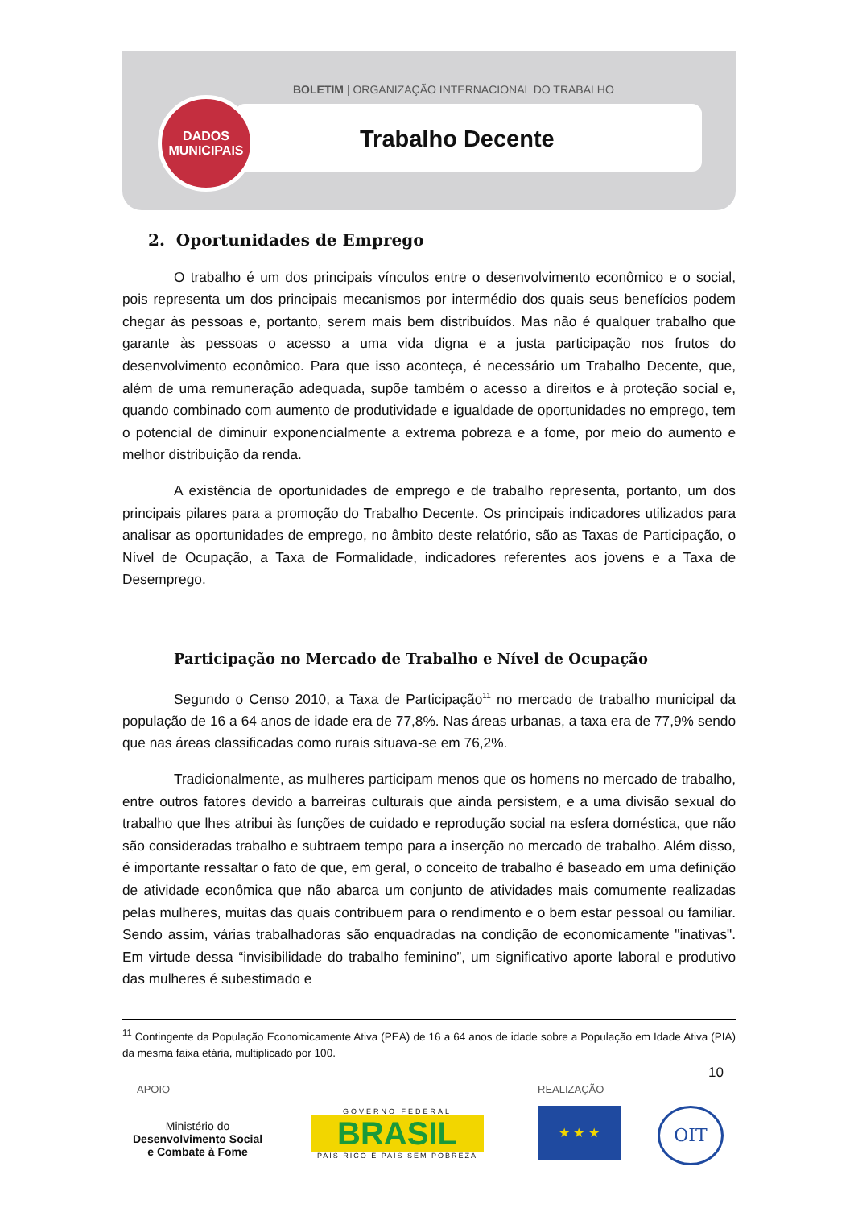BOLETIM | ORGANIZAÇÃO INTERNACIONAL DO TRABALHO
Trabalho Decente
DADOS
MUNICIPAIS
2. Oportunidades de Emprego
O trabalho é um dos principais vínculos entre o desenvolvimento econômico e o social, pois representa um dos principais mecanismos por intermédio dos quais seus benefícios podem chegar às pessoas e, portanto, serem mais bem distribuídos. Mas não é qualquer trabalho que garante às pessoas o acesso a uma vida digna e a justa participação nos frutos do desenvolvimento econômico. Para que isso aconteça, é necessário um Trabalho Decente, que, além de uma remuneração adequada, supõe também o acesso a direitos e à proteção social e, quando combinado com aumento de produtividade e igualdade de oportunidades no emprego, tem o potencial de diminuir exponencialmente a extrema pobreza e a fome, por meio do aumento e melhor distribuição da renda.
A existência de oportunidades de emprego e de trabalho representa, portanto, um dos principais pilares para a promoção do Trabalho Decente. Os principais indicadores utilizados para analisar as oportunidades de emprego, no âmbito deste relatório, são as Taxas de Participação, o Nível de Ocupação, a Taxa de Formalidade, indicadores referentes aos jovens e a Taxa de Desemprego.
Participação no Mercado de Trabalho e Nível de Ocupação
Segundo o Censo 2010, a Taxa de Participação<sup>11</sup> no mercado de trabalho municipal da população de 16 a 64 anos de idade era de 77,8%. Nas áreas urbanas, a taxa era de 77,9% sendo que nas áreas classificadas como rurais situava-se em 76,2%.
Tradicionalmente, as mulheres participam menos que os homens no mercado de trabalho, entre outros fatores devido a barreiras culturais que ainda persistem, e a uma divisão sexual do trabalho que lhes atribui às funções de cuidado e reprodução social na esfera doméstica, que não são consideradas trabalho e subtraem tempo para a inserção no mercado de trabalho. Além disso, é importante ressaltar o fato de que, em geral, o conceito de trabalho é baseado em uma definição de atividade econômica que não abarca um conjunto de atividades mais comumente realizadas pelas mulheres, muitas das quais contribuem para o rendimento e o bem estar pessoal ou familiar. Sendo assim, várias trabalhadoras são enquadradas na condição de economicamente "inativas". Em virtude dessa “invisibilidade do trabalho feminino”, um significativo aporte laboral e produtivo das mulheres é subestimado e
<sup>11</sup> Contingente da População Economicamente Ativa (PEA) de 16 a 64 anos de idade sobre a População em Idade Ativa (PIA) da mesma faixa etária, multiplicado por 100.
10
APOIO REALIZAÇÃO
Ministério do
Desenvolvimento Social
e Combate à Fome
GOVERNO FEDERAL
BRASIL
PAÍS RICO É PAÍS SEM POBREZA
★ ★ ★ OIT